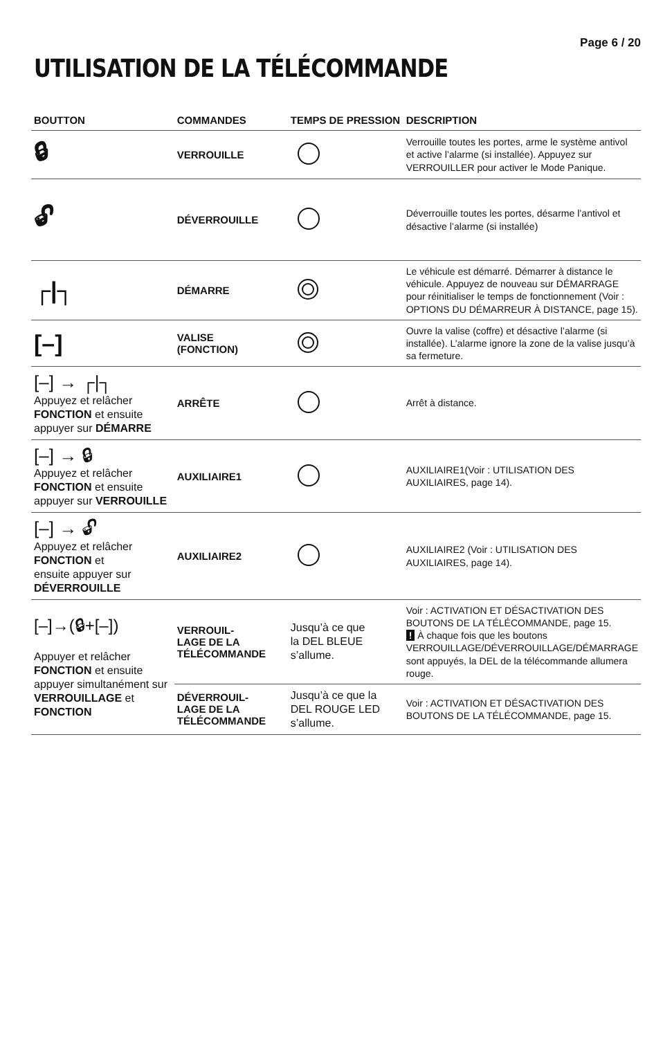Page 6 / 20
UTILISATION DE LA TÉLÉCOMMANDE
| BOUTTON | COMMANDES | TEMPS DE PRESSION | DESCRIPTION |
| --- | --- | --- | --- |
| 🔒︎ | VERROUILLE | | Verrouille toutes les portes, arme le système antivol et active l’alarme (si installée). Appuyez sur VERROUILLER pour activer le Mode Panique. |
| 🔓︎ | DÉVERROUILLE | | Déverrouille toutes les portes, désarme l’antivol et désactive l’alarme (si installée) |
| ┌/┐ | DÉMARRE | | Le véhicule est démarré. Démarrer à distance le véhicule. Appuyez de nouveau sur DÉMARRAGE pour réinitialiser le temps de fonctionnement (Voir : OPTIONS DU DÉMARREUR À DISTANCE, page 15). |
| [–] | VALISE (FONCTION) | | Ouvre la valise (coffre) et désactive l’alarme (si installée). L’alarme ignore la zone de la valise jusqu’à sa fermeture. |
| [–] → ┌/┐ Appuyez et relâcher FONCTION et ensuite appuyer sur DÉMARRE | ARRÊTE | | Arrêt à distance. |
| [–] → 🔒︎ Appuyez et relâcher FONCTION et ensuite appuyer sur VERROUILLE | AUXILIAIRE1 | | AUXILIAIRE1(Voir : UTILISATION DES AUXILIAIRES, page 14). |
| [–] → 🔓︎ Appuyez et relâcher FONCTION et ensuite appuyer sur DÉVERROUILLE | AUXILIAIRE2 | | AUXILIAIRE2 (Voir : UTILISATION DES AUXILIAIRES, page 14). |
| [–]→(🔒︎+[–]) Appuyer et relâcher FONCTION et ensuite appuyer simultanément sur VERROUILLAGE et FONCTION | VERROUIL- LAGE DE LA TÉLÉCOMMANDE | Jusqu’à ce que la DEL BLEUE s’allume. | Voir : ACTIVATION ET DÉSACTIVATION DES BOUTONS DE LA TÉLÉCOMMANDE, page 15. ! À chaque fois que les boutons VERROUILLAGE/DÉVERROUILLAGE/DÉMARRAGE sont appuyés, la DEL de la télécommande allumera rouge. |
| | DÉVERROUIL- LAGE DE LA TÉLÉCOMMANDE | Jusqu’à ce que la DEL ROUGE LED s’allume. | Voir : ACTIVATION ET DÉSACTIVATION DES BOUTONS DE LA TÉLÉCOMMANDE, page 15. |